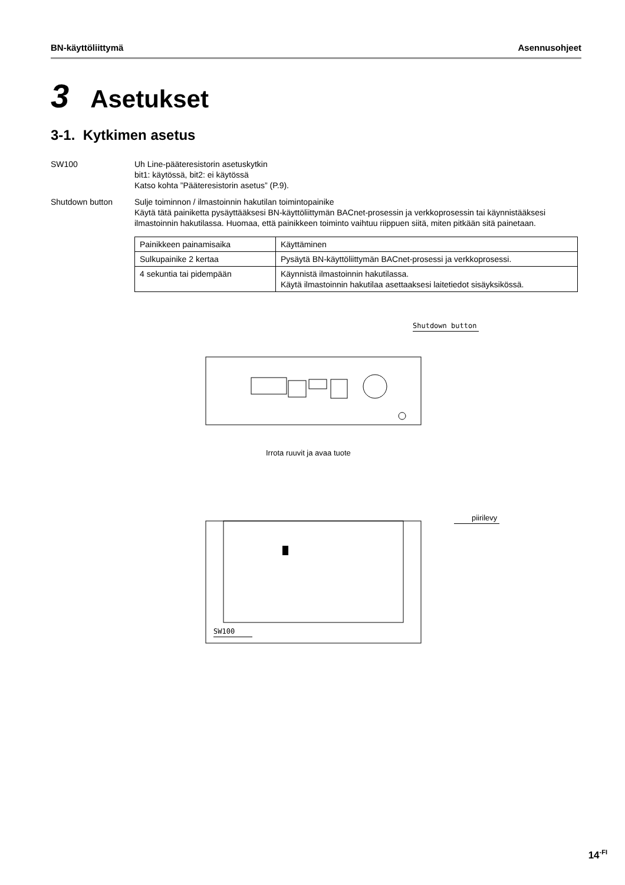BN-käyttöliittymä Asennusohjeet
3 Asetukset
3-1. Kytkimen asetus
SW100 Uh Line-pääteresistorin asetuskytkin
bit1: käytössä, bit2: ei käytössä
Katso kohta ”Pääteresistorin asetus” (P.9).
Shutdown button Sulje toiminnon / ilmastoinnin hakutilan toimintopainike
Käytä tätä painiketta pysäyttääksesi BN-käyttöliittymän BACnet-prosessin ja verkkoprosessin tai käynnistääksesi ilmastoinnin hakutilassa. Huomaa, että painikkeen toiminto vaihtuu riippuen siitä, miten pitkään sitä painetaan.
| Painikkeen painamisaika | Käyttäminen |
| Sulkupainike 2 kertaa | Pysäytä BN-käyttöliittymän BACnet-prosessi ja verkkoprosessi. |
| 4 sekuntia tai pidempään | Käynnistä ilmastoinnin hakutilassa. Käytä ilmastoinnin hakutilaa asettaaksesi laitetiedot sisäyksikössä. |
Shutdown button
Irrota ruuvit ja avaa tuote
piirilevy
SW100
14<sup>-FI</sup>